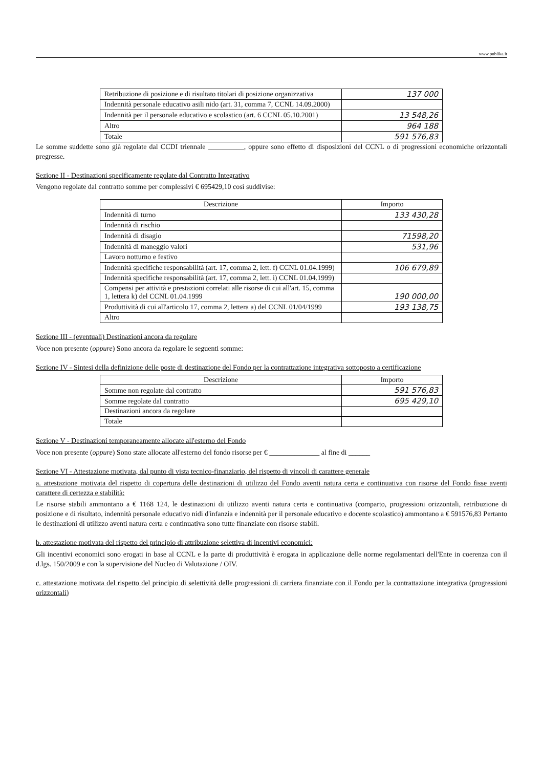www.publika.it
| Retribuzione di posizione e di risultato titolari di posizione organizzativa | 137 000 |
| Indennità personale educativo asili nido (art. 31, comma 7, CCNL 14.09.2000) | |
| Indennità per il personale educativo e scolastico (art. 6 CCNL 05.10.2001) | 13 548,26 |
| Altro | 964 188 |
| Totale | 591 576,83 |
Le somme suddette sono già regolate dal CCDI triennale __________, oppure sono effetto di disposizioni del CCNL o di progressioni economiche orizzontali pregresse.
Sezione II - Destinazioni specificamente regolate dal Contratto Integrativo
Vengono regolate dal contratto somme per complessivi € 695429,10 così suddivise:
| Descrizione | Importo |
| --- | --- |
| Indennità di turno | 133 430,28 |
| Indennità di rischio | |
| Indennità di disagio | 71598,20 |
| Indennità di maneggio valori | 531,96 |
| Lavoro notturno e festivo | |
| Indennità specifiche responsabilità (art. 17, comma 2, lett. f) CCNL 01.04.1999) | 106 679,89 |
| Indennità specifiche responsabilità (art. 17, comma 2, lett. i) CCNL 01.04.1999) | |
| Compensi per attività e prestazioni correlati alle risorse di cui all'art. 15, comma 1, lettera k) del CCNL 01.04.1999 | 190 000,00 |
| Produttività di cui all'articolo 17, comma 2, lettera a) del CCNL 01/04/1999 | 193 138,75 |
| Altro | |
Sezione III - (eventuali) Destinazioni ancora da regolare
Voce non presente (oppure) Sono ancora da regolare le seguenti somme:
Sezione IV - Sintesi della definizione delle poste di destinazione del Fondo per la contrattazione integrativa sottoposto a certificazione
| Descrizione | Importo |
| --- | --- |
| Somme non regolate dal contratto | 591 576,83 |
| Somme regolate dal contratto | 695 429,10 |
| Destinazioni ancora da regolare | |
| Totale | |
Sezione V - Destinazioni temporaneamente allocate all'esterno del Fondo
Voce non presente (oppure) Sono state allocate all'esterno del fondo risorse per € ______________ al fine di ______
Sezione VI - Attestazione motivata, dal punto di vista tecnico-finanziario, del rispetto di vincoli di carattere generale
a. attestazione motivata del rispetto di copertura delle destinazioni di utilizzo del Fondo aventi natura certa e continuativa con risorse del Fondo fisse aventi carattere di certezza e stabilità:
Le risorse stabili ammontano a € 1168 124, le destinazioni di utilizzo aventi natura certa e continuativa (comparto, progressioni orizzontali, retribuzione di posizione e di risultato, indennità personale educativo nidi d'infanzia e indennità per il personale educativo e docente scolastico) ammontano a € 591576,83 Pertanto le destinazioni di utilizzo aventi natura certa e continuativa sono tutte finanziate con risorse stabili.
b. attestazione motivata del rispetto del principio di attribuzione selettiva di incentivi economici:
Gli incentivi economici sono erogati in base al CCNL e la parte di produttività è erogata in applicazione delle norme regolamentari dell'Ente in coerenza con il d.lgs. 150/2009 e con la supervisione del Nucleo di Valutazione / OIV.
c. attestazione motivata del rispetto del principio di selettività delle progressioni di carriera finanziate con il Fondo per la contrattazione integrativa (progressioni orizzontali)